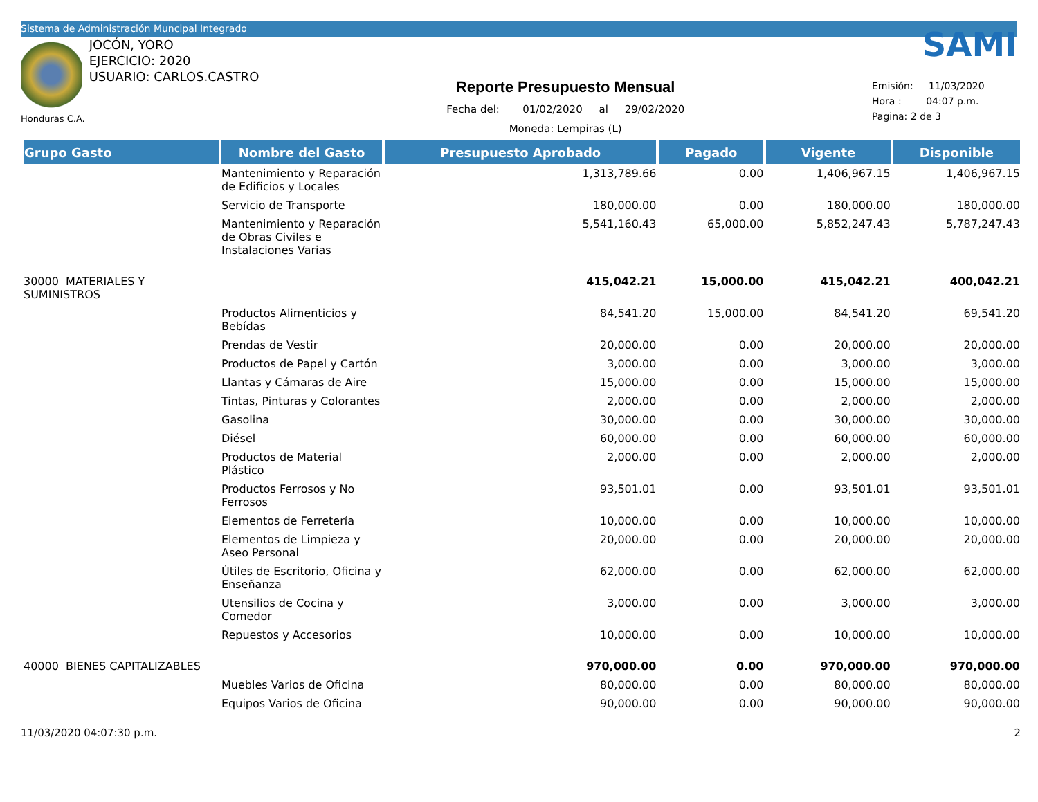Sistema de Administración Muncipal Integrado
Honduras C.A.
JOCÓN, YORO
EJERCICIO: 2020
USUARIO: CARLOS.CASTRO
Reporte Presupuesto Mensual
Fecha del: 01/02/2020 al 29/02/2020
Moneda: Lempiras (L)
SAMI
Emisión: 11/03/2020
Hora : 04:07 p.m.
Pagina: 2 de 3
| Grupo Gasto | Nombre del Gasto | Presupuesto Aprobado | Pagado | Vigente | Disponible |
| --- | --- | --- | --- | --- | --- |
| | Mantenimiento y Reparación de Edificios y Locales | 1,313,789.66 | 0.00 | 1,406,967.15 | 1,406,967.15 |
| | Servicio de Transporte | 180,000.00 | 0.00 | 180,000.00 | 180,000.00 |
| | Mantenimiento y Reparación de Obras Civiles e Instalaciones Varias | 5,541,160.43 | 65,000.00 | 5,852,247.43 | 5,787,247.43 |
| 30000 MATERIALES Y SUMINISTROS | | 415,042.21 | 15,000.00 | 415,042.21 | 400,042.21 |
| | Productos Alimenticios y Bebídas | 84,541.20 | 15,000.00 | 84,541.20 | 69,541.20 |
| | Prendas de Vestir | 20,000.00 | 0.00 | 20,000.00 | 20,000.00 |
| | Productos de Papel y Cartón | 3,000.00 | 0.00 | 3,000.00 | 3,000.00 |
| | Llantas y Cámaras de Aire | 15,000.00 | 0.00 | 15,000.00 | 15,000.00 |
| | Tintas, Pinturas y Colorantes | 2,000.00 | 0.00 | 2,000.00 | 2,000.00 |
| | Gasolina | 30,000.00 | 0.00 | 30,000.00 | 30,000.00 |
| | Diésel | 60,000.00 | 0.00 | 60,000.00 | 60,000.00 |
| | Productos de Material Plástico | 2,000.00 | 0.00 | 2,000.00 | 2,000.00 |
| | Productos Ferrosos y No Ferrosos | 93,501.01 | 0.00 | 93,501.01 | 93,501.01 |
| | Elementos de Ferretería | 10,000.00 | 0.00 | 10,000.00 | 10,000.00 |
| | Elementos de Limpieza y Aseo Personal | 20,000.00 | 0.00 | 20,000.00 | 20,000.00 |
| | Útiles de Escritorio, Oficina y Enseñanza | 62,000.00 | 0.00 | 62,000.00 | 62,000.00 |
| | Utensilios de Cocina y Comedor | 3,000.00 | 0.00 | 3,000.00 | 3,000.00 |
| | Repuestos y Accesorios | 10,000.00 | 0.00 | 10,000.00 | 10,000.00 |
| 40000 BIENES CAPITALIZABLES | | 970,000.00 | 0.00 | 970,000.00 | 970,000.00 |
| | Muebles Varios de Oficina | 80,000.00 | 0.00 | 80,000.00 | 80,000.00 |
| | Equipos Varios de Oficina | 90,000.00 | 0.00 | 90,000.00 | 90,000.00 |
11/03/2020 04:07:30 p.m. 2